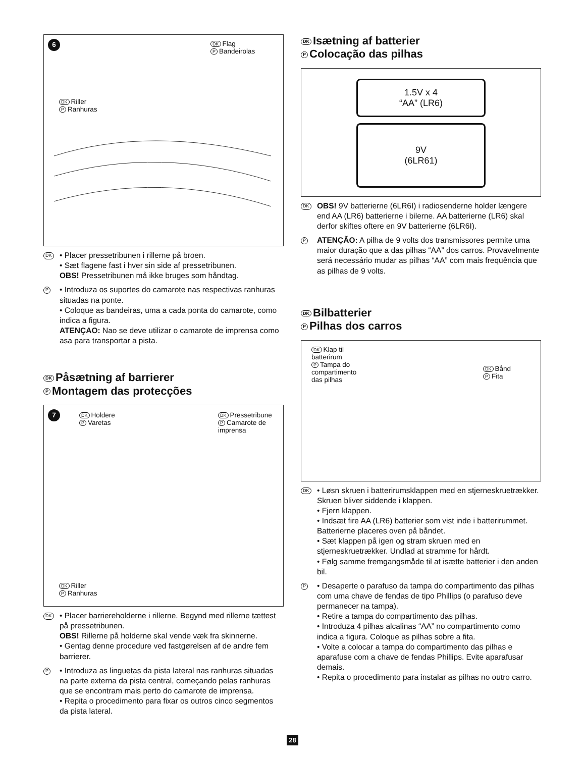6
DK Flag
P Bandeirolas
DK Riller
P Ranhuras
DK
• Placer pressetribunen i rillerne på broen.
• Sæt flagene fast i hver sin side af pressetribunen.
OBS! Pressetribunen må ikke bruges som håndtag.
P
• Introduza os suportes do camarote nas respectivas ranhuras situadas na ponte.
• Coloque as bandeiras, uma a cada ponta do camarote, como indica a figura.
ATENÇAO: Nao se deve utilizar o camarote de imprensa como asa para transportar a pista.
DK Påsætning af barrierer
P Montagem das protecções
7
DK Holdere
P Varetas
DK Pressetribune
P Camarote de
imprensa
DK Riller
P Ranhuras
DK
• Placer barriereholderne i rillerne. Begynd med rillerne tættest på pressetribunen.
OBS! Rillerne på holderne skal vende væk fra skinnerne.
• Gentag denne procedure ved fastgørelsen af de andre fem barrierer.
P
• Introduza as linguetas da pista lateral nas ranhuras situadas na parte externa da pista central, começando pelas ranhuras que se encontram mais perto do camarote de imprensa.
• Repita o procedimento para fixar os outros cinco segmentos da pista lateral.
DK Isætning af batterier
P Colocação das pilhas
1.5V x 4
“AA” (LR6)
9V
(6LR61)
DK
OBS! 9V batterierne (6LR6I) i radiosenderne holder længere end AA (LR6) batterierne i bilerne. AA batterierne (LR6) skal derfor skiftes oftere en 9V batterierne (6LR6I).
P
ATENÇÃO: A pilha de 9 volts dos transmissores permite uma maior duração que a das pilhas “AA” dos carros. Provavelmente será necessário mudar as pilhas “AA” com mais frequência que as pilhas de 9 volts.
DK Bilbatterier
P Pilhas dos carros
DK Klap til
batterirum
P Tampa do
compartimento
das pilhas
DK Bånd
P Fita
DK
• Løsn skruen i batterirumsklappen med en stjerneskruetrækker. Skruen bliver siddende i klappen.
• Fjern klappen.
• Indsæt fire AA (LR6) batterier som vist inde i batterirummet. Batterierne placeres oven på båndet.
• Sæt klappen på igen og stram skruen med en stjerneskruetrækker. Undlad at stramme for hårdt.
• Følg samme fremgangsmåde til at isætte batterier i den anden bil.
P
• Desaperte o parafuso da tampa do compartimento das pilhas com uma chave de fendas de tipo Phillips (o parafuso deve permanecer na tampa).
• Retire a tampa do compartimento das pilhas.
• Introduza 4 pilhas alcalinas “AA” no compartimento como indica a figura. Coloque as pilhas sobre a fita.
• Volte a colocar a tampa do compartimento das pilhas e aparafuse com a chave de fendas Phillips. Evite aparafusar demais.
• Repita o procedimento para instalar as pilhas no outro carro.
28